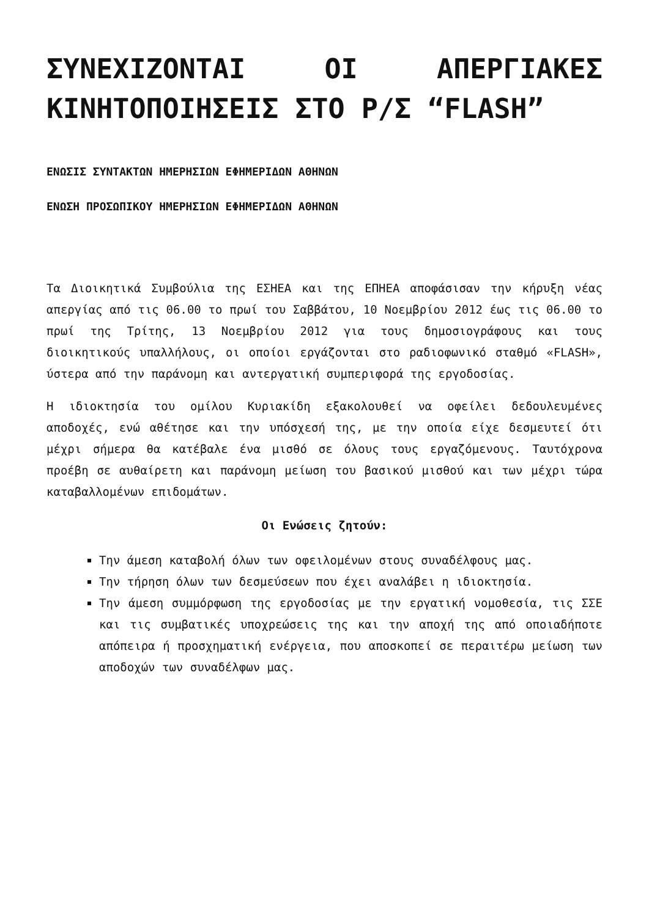ΣΥΝΕΧΙΖΟΝΤΑΙ ΟΙ ΑΠΕΡΓΙΑΚΕΣ ΚΙΝΗΤΟΠΟΙΗΣΕΙΣ ΣΤΟ Ρ/Σ “FLASH”
ΕΝΩΣΙΣ ΣΥΝΤΑΚΤΩΝ ΗΜΕΡΗΣΙΩΝ ΕΦΗΜΕΡΙΔΩΝ ΑΘΗΝΩΝ
ΕΝΩΣΗ ΠΡΟΣΩΠΙΚΟΥ ΗΜΕΡΗΣΙΩΝ ΕΦΗΜΕΡΙΔΩΝ ΑΘΗΝΩΝ
Τα Διοικητικά Συμβούλια της ΕΣΗΕΑ και της ΕΠΗΕΑ αποφάσισαν την κήρυξη νέας απεργίας από τις 06.00 το πρωί του Σαββάτου, 10 Νοεμβρίου 2012 έως τις 06.00 το πρωί της Τρίτης, 13 Νοεμβρίου 2012 για τους δημοσιογράφους και τους διοικητικούς υπαλλήλους, οι οποίοι εργάζονται στο ραδιοφωνικό σταθμό «FLASH», ύστερα από την παράνομη και αντεργατική συμπεριφορά της εργοδοσίας.
Η ιδιοκτησία του ομίλου Κυριακίδη εξακολουθεί να οφείλει δεδουλευμένες αποδοχές, ενώ αθέτησε και την υπόσχεσή της, με την οποία είχε δεσμευτεί ότι μέχρι σήμερα θα κατέβαλε ένα μισθό σε όλους τους εργαζόμενους. Ταυτόχρονα προέβη σε αυθαίρετη και παράνομη μείωση του βασικού μισθού και των μέχρι τώρα καταβαλλομένων επιδομάτων.
Οι Ενώσεις ζητούν:
Την άμεση καταβολή όλων των οφειλομένων στους συναδέλφους μας.
Την τήρηση όλων των δεσμεύσεων που έχει αναλάβει η ιδιοκτησία.
Την άμεση συμμόρφωση της εργοδοσίας με την εργατική νομοθεσία, τις ΣΣΕ και τις συμβατικές υποχρεώσεις της και την αποχή της από οποιαδήποτε απόπειρα ή προσχηματική ενέργεια, που αποσκοπεί σε περαιτέρω μείωση των αποδοχών των συναδέλφων μας.